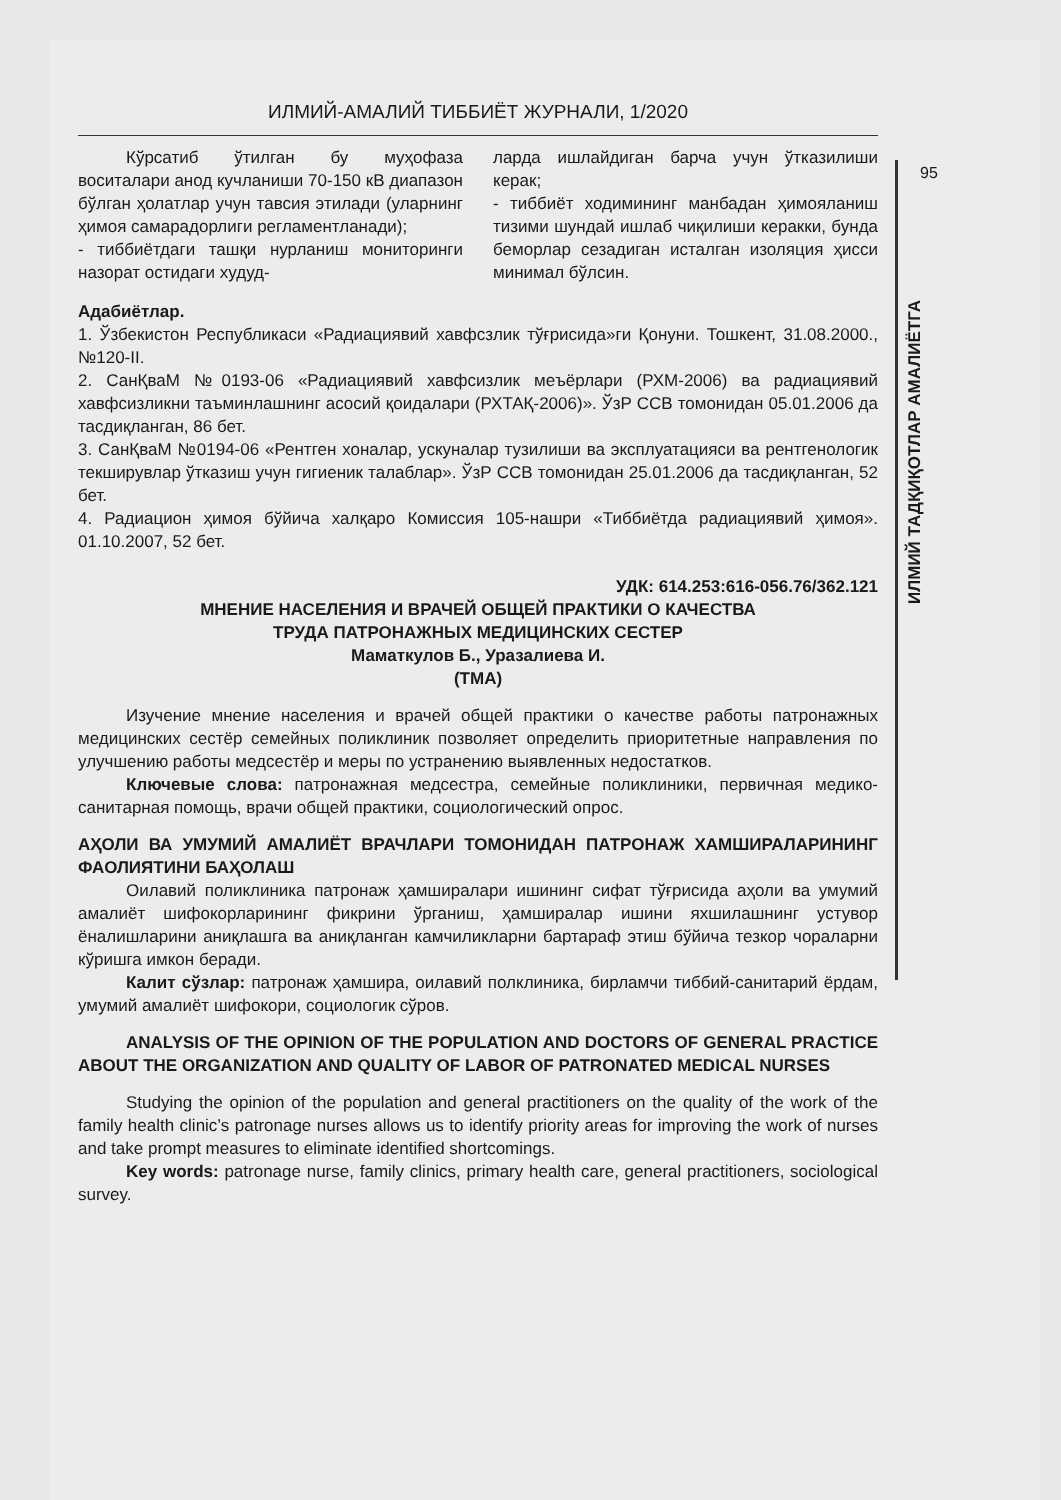95
ИЛМИЙ ТАДҚИҚОТЛАР АМАЛИЁТГА
ИЛМИЙ-АМАЛИЙ ТИББИЁТ ЖУРНАЛИ, 1/2020
Кўрсатиб ўтилган бу муҳофаза воситалари анод кучланиши 70-150 кВ диапазон бўлган ҳолатлар учун тавсия этилади (уларнинг ҳимоя самарадорлиги регламентланади);
- тиббиётдаги ташқи нурланиш мониторинги назорат остидаги худуд-
ларда ишлайдиган барча учун ўтказилиши керак;
- тиббиёт ходимининг манбадан ҳимояланиш тизими шундай ишлаб чиқилиши керакки, бунда беморлар сезадиган исталган изоляция ҳисси минимал бўлсин.
Адабиётлар.
1. Ўзбекистон Республикаси «Радиациявий хавфсзлик тўғрисида»ги Қонуни. Тошкент, 31.08.2000., №120-II.
2. СанҚваМ №0193-06 «Радиациявий хавфсизлик меъёрлари (РХМ-2006) ва радиациявий хавфсизликни таъминлашнинг асосий қоидалари (РХТАҚ-2006)». ЎзР ССВ томонидан 05.01.2006 да тасдиқланган, 86 бет.
3. СанҚваМ №0194-06 «Рентген хоналар, ускуналар тузилиши ва эксплуатацияси ва рентгенологик текширувлар ўтказиш учун гигиеник талаблар». ЎзР ССВ томонидан 25.01.2006 да тасдиқланган, 52 бет.
4. Радиацион ҳимоя бўйича халқаро Комиссия 105-нашри «Тиббиётда радиациявий ҳимоя». 01.10.2007, 52 бет.
УДК: 614.253:616-056.76/362.121
МНЕНИЕ НАСЕЛЕНИЯ И ВРАЧЕЙ ОБЩЕЙ ПРАКТИКИ О КАЧЕСТВА
ТРУДА ПАТРОНАЖНЫХ МЕДИЦИНСКИХ СЕСТЕР
Маматкулов Б., Уразалиева И.
(ТМА)
Изучение мнение населения и врачей общей практики о качестве работы патронажных медицинских сестёр семейных поликлиник позволяет определить приоритетные направления по улучшению работы медсестёр и меры по устранению выявленных недостатков.
Ключевые слова: патронажная медсестра, семейные поликлиники, первичная медико-санитарная помощь, врачи общей практики, социологический опрос.
АҲОЛИ ВА УМУМИЙ АМАЛИЁТ ВРАЧЛАРИ ТОМОНИДАН ПАТРОНАЖ ХАМШИРАЛАРИНИНГ ФАОЛИЯТИНИ БАҲОЛАШ
Оилавий поликлиника патронаж ҳамширалари ишининг сифат тўғрисида аҳоли ва умумий амалиёт шифокорларининг фикрини ўрганиш, ҳамширалар ишини яхшилашнинг устувор ёналишларини аниқлашга ва аниқланган камчиликларни бартараф этиш бўйича тезкор чораларни кўришга имкон беради.
Калит сўзлар: патронаж ҳамшира, оилавий полклиника, бирламчи тиббий-санитарий ёрдам, умумий амалиёт шифокори, социологик сўров.
ANALYSIS OF THE OPINION OF THE POPULATION AND DOCTORS OF GENERAL PRACTICE ABOUT THE ORGANIZATION AND QUALITY OF LABOR OF PATRONATED MEDICAL NURSES
Studying the opinion of the population and general practitioners on the quality of the work of the family health clinic’s patronage nurses allows us to identify priority areas for improving the work of nurses and take prompt measures to eliminate identified shortcomings.
Key words: patronage nurse, family clinics, primary health care, general practitioners, sociological survey.